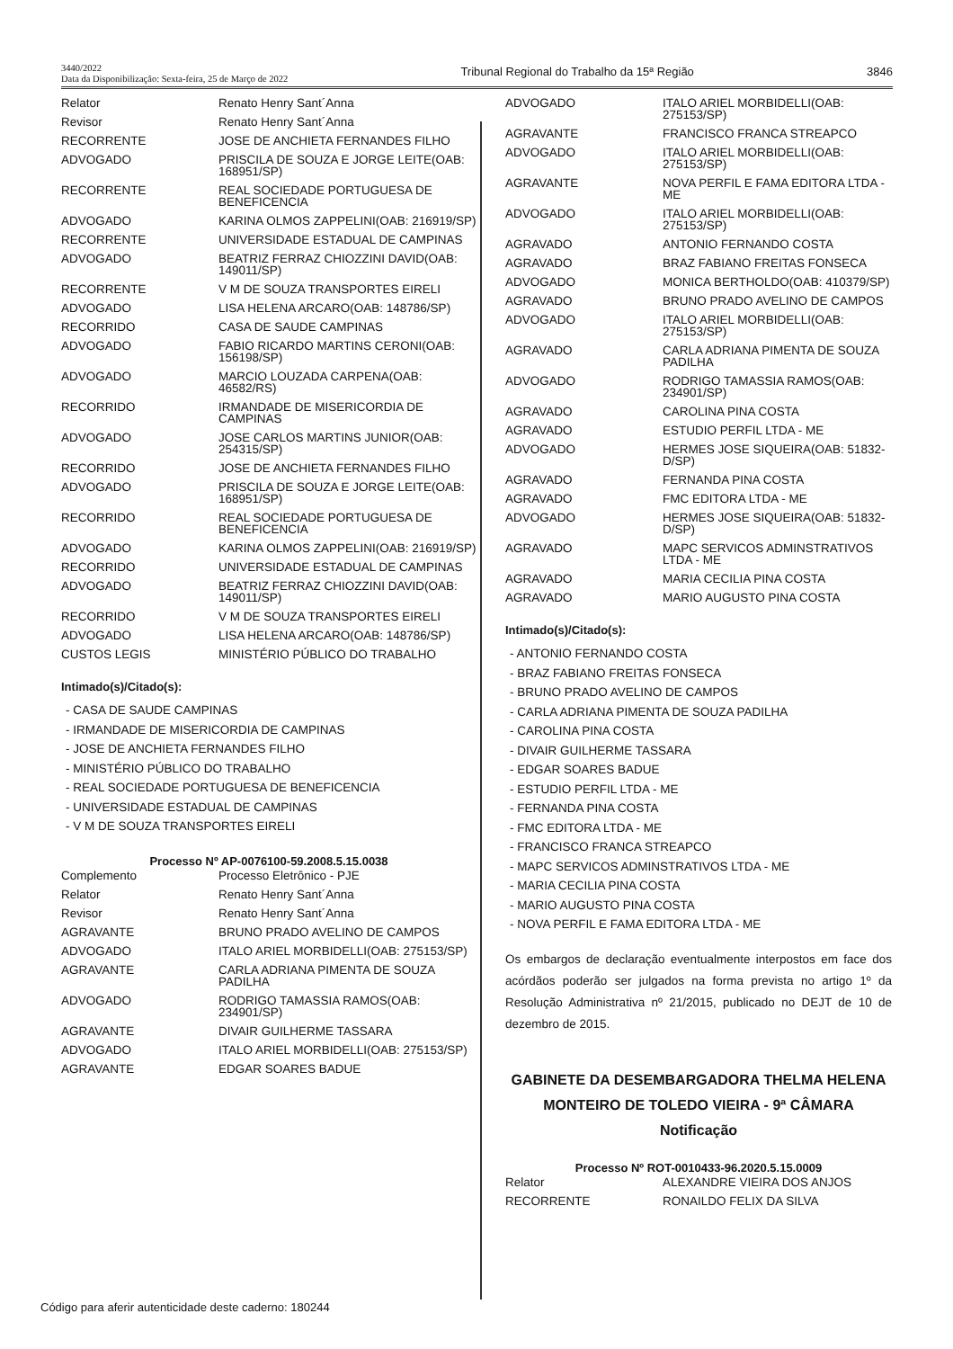3440/2022
Data da Disponibilização: Sexta-feira, 25 de Março de 2022
Tribunal Regional do Trabalho da 15ª Região
3846
| Relator | Renato Henry Sant´Anna |
| Revisor | Renato Henry Sant´Anna |
| RECORRENTE | JOSE DE ANCHIETA FERNANDES FILHO |
| ADVOGADO | PRISCILA DE SOUZA E JORGE LEITE(OAB: 168951/SP) |
| RECORRENTE | REAL SOCIEDADE PORTUGUESA DE BENEFICENCIA |
| ADVOGADO | KARINA OLMOS ZAPPELINI(OAB: 216919/SP) |
| RECORRENTE | UNIVERSIDADE ESTADUAL DE CAMPINAS |
| ADVOGADO | BEATRIZ FERRAZ CHIOZZINI DAVID(OAB: 149011/SP) |
| RECORRENTE | V M DE SOUZA TRANSPORTES EIRELI |
| ADVOGADO | LISA HELENA ARCARO(OAB: 148786/SP) |
| RECORRIDO | CASA DE SAUDE CAMPINAS |
| ADVOGADO | FABIO RICARDO MARTINS CERONI(OAB: 156198/SP) |
| ADVOGADO | MARCIO LOUZADA CARPENA(OAB: 46582/RS) |
| RECORRIDO | IRMANDADE DE MISERICORDIA DE CAMPINAS |
| ADVOGADO | JOSE CARLOS MARTINS JUNIOR(OAB: 254315/SP) |
| RECORRIDO | JOSE DE ANCHIETA FERNANDES FILHO |
| ADVOGADO | PRISCILA DE SOUZA E JORGE LEITE(OAB: 168951/SP) |
| RECORRIDO | REAL SOCIEDADE PORTUGUESA DE BENEFICENCIA |
| ADVOGADO | KARINA OLMOS ZAPPELINI(OAB: 216919/SP) |
| RECORRIDO | UNIVERSIDADE ESTADUAL DE CAMPINAS |
| ADVOGADO | BEATRIZ FERRAZ CHIOZZINI DAVID(OAB: 149011/SP) |
| RECORRIDO | V M DE SOUZA TRANSPORTES EIRELI |
| ADVOGADO | LISA HELENA ARCARO(OAB: 148786/SP) |
| CUSTOS LEGIS | MINISTÉRIO PÚBLICO DO TRABALHO |
Intimado(s)/Citado(s):
- CASA DE SAUDE CAMPINAS
- IRMANDADE DE MISERICORDIA DE CAMPINAS
- JOSE DE ANCHIETA FERNANDES FILHO
- MINISTÉRIO PÚBLICO DO TRABALHO
- REAL SOCIEDADE PORTUGUESA DE BENEFICENCIA
- UNIVERSIDADE ESTADUAL DE CAMPINAS
- V M DE SOUZA TRANSPORTES EIRELI
Processo Nº AP-0076100-59.2008.5.15.0038
| Complemento | Processo Eletrônico - PJE |
| Relator | Renato Henry Sant´Anna |
| Revisor | Renato Henry Sant´Anna |
| AGRAVANTE | BRUNO PRADO AVELINO DE CAMPOS |
| ADVOGADO | ITALO ARIEL MORBIDELLI(OAB: 275153/SP) |
| AGRAVANTE | CARLA ADRIANA PIMENTA DE SOUZA PADILHA |
| ADVOGADO | RODRIGO TAMASSIA RAMOS(OAB: 234901/SP) |
| AGRAVANTE | DIVAIR GUILHERME TASSARA |
| ADVOGADO | ITALO ARIEL MORBIDELLI(OAB: 275153/SP) |
| AGRAVANTE | EDGAR SOARES BADUE |
| ADVOGADO | ITALO ARIEL MORBIDELLI(OAB: 275153/SP) |
| AGRAVANTE | FRANCISCO FRANCA STREAPCO |
| ADVOGADO | ITALO ARIEL MORBIDELLI(OAB: 275153/SP) |
| AGRAVANTE | NOVA PERFIL E FAMA EDITORA LTDA - ME |
| ADVOGADO | ITALO ARIEL MORBIDELLI(OAB: 275153/SP) |
| AGRAVADO | ANTONIO FERNANDO COSTA |
| AGRAVADO | BRAZ FABIANO FREITAS FONSECA |
| ADVOGADO | MONICA BERTHOLDO(OAB: 410379/SP) |
| AGRAVADO | BRUNO PRADO AVELINO DE CAMPOS |
| ADVOGADO | ITALO ARIEL MORBIDELLI(OAB: 275153/SP) |
| AGRAVADO | CARLA ADRIANA PIMENTA DE SOUZA PADILHA |
| ADVOGADO | RODRIGO TAMASSIA RAMOS(OAB: 234901/SP) |
| AGRAVADO | CAROLINA PINA COSTA |
| AGRAVADO | ESTUDIO PERFIL LTDA - ME |
| ADVOGADO | HERMES JOSE SIQUEIRA(OAB: 51832-D/SP) |
| AGRAVADO | FERNANDA PINA COSTA |
| AGRAVADO | FMC EDITORA LTDA - ME |
| ADVOGADO | HERMES JOSE SIQUEIRA(OAB: 51832-D/SP) |
| AGRAVADO | MAPC SERVICOS ADMINSTRATIVOS LTDA - ME |
| AGRAVADO | MARIA CECILIA PINA COSTA |
| AGRAVADO | MARIO AUGUSTO PINA COSTA |
Intimado(s)/Citado(s):
- ANTONIO FERNANDO COSTA
- BRAZ FABIANO FREITAS FONSECA
- BRUNO PRADO AVELINO DE CAMPOS
- CARLA ADRIANA PIMENTA DE SOUZA PADILHA
- CAROLINA PINA COSTA
- DIVAIR GUILHERME TASSARA
- EDGAR SOARES BADUE
- ESTUDIO PERFIL LTDA - ME
- FERNANDA PINA COSTA
- FMC EDITORA LTDA - ME
- FRANCISCO FRANCA STREAPCO
- MAPC SERVICOS ADMINSTRATIVOS LTDA - ME
- MARIA CECILIA PINA COSTA
- MARIO AUGUSTO PINA COSTA
- NOVA PERFIL E FAMA EDITORA LTDA - ME
Os embargos de declaração eventualmente interpostos em face dos acórdãos poderão ser julgados na forma prevista no artigo 1º da Resolução Administrativa nº 21/2015, publicado no DEJT de 10 de dezembro de 2015.
GABINETE DA DESEMBARGADORA THELMA HELENA MONTEIRO DE TOLEDO VIEIRA - 9ª CÂMARA
Notificação
Processo Nº ROT-0010433-96.2020.5.15.0009
| Relator | ALEXANDRE VIEIRA DOS ANJOS |
| RECORRENTE | RONAILDO FELIX DA SILVA |
Código para aferir autenticidade deste caderno: 180244